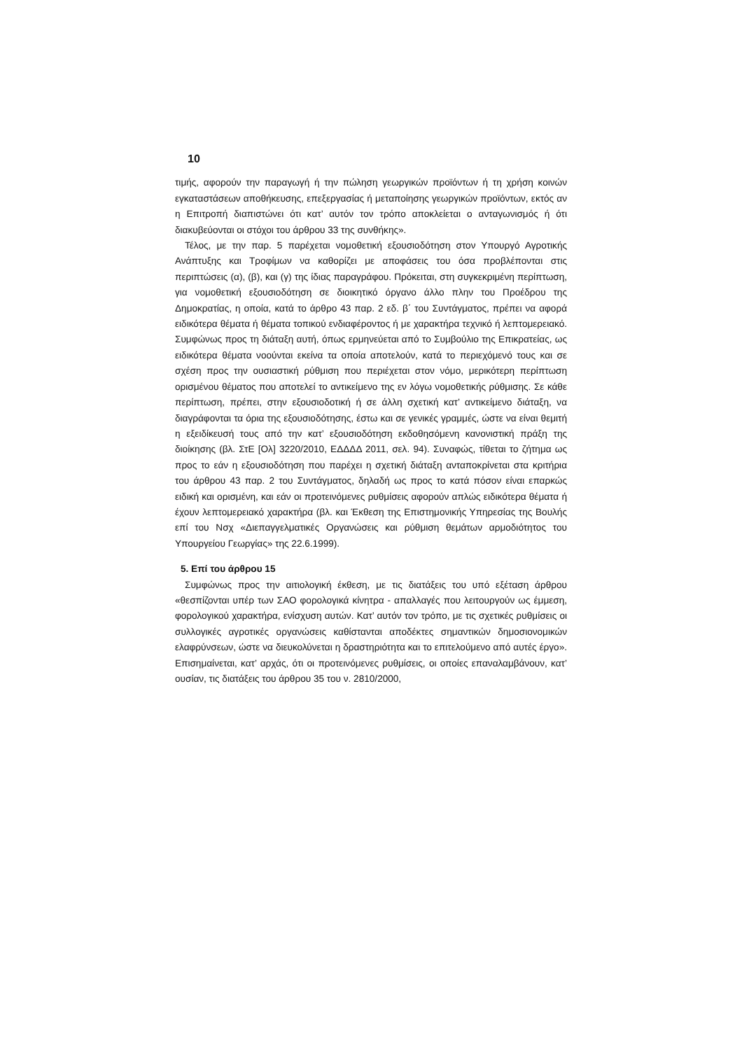10
τιμής, αφορούν την παραγωγή ή την πώληση γεωργικών προϊόντων ή τη χρήση κοινών εγκαταστάσεων αποθήκευσης, επεξεργασίας ή μεταποίησης γεωργικών προϊόντων, εκτός αν η Επιτροπή διαπιστώνει ότι κατ’ αυτόν τον τρόπο αποκλείεται ο ανταγωνισμός ή ότι διακυβεύονται οι στόχοι του άρθρου 33 της συνθήκης».
Τέλος, με την παρ. 5 παρέχεται νομοθετική εξουσιοδότηση στον Υπουργό Αγροτικής Ανάπτυξης και Τροφίμων να καθορίζει με αποφάσεις του όσα προβλέπονται στις περιπτώσεις (α), (β), και (γ) της ίδιας παραγράφου. Πρόκειται, στη συγκεκριμένη περίπτωση, για νομοθετική εξουσιοδότηση σε διοικητικό όργανο άλλο πλην του Προέδρου της Δημοκρατίας, η οποία, κατά το άρθρο 43 παρ. 2 εδ. β΄ του Συντάγματος, πρέπει να αφορά ειδικότερα θέματα ή θέματα τοπικού ενδιαφέροντος ή με χαρακτήρα τεχνικό ή λεπτομερειακό. Συμφώνως προς τη διάταξη αυτή, όπως ερμηνεύεται από το Συμβούλιο της Επικρατείας, ως ειδικότερα θέματα νοούνται εκείνα τα οποία αποτελούν, κατά το περιεχόμενό τους και σε σχέση προς την ουσιαστική ρύθμιση που περιέχεται στον νόμο, μερικότερη περίπτωση ορισμένου θέματος που αποτελεί το αντικείμενο της εν λόγω νομοθετικής ρύθμισης. Σε κάθε περίπτωση, πρέπει, στην εξουσιοδοτική ή σε άλλη σχετική κατ’ αντικείμενο διάταξη, να διαγράφονται τα όρια της εξουσιοδότησης, έστω και σε γενικές γραμμές, ώστε να είναι θεμιτή η εξειδίκευσή τους από την κατ’ εξουσιοδότηση εκδοθησόμενη κανονιστική πράξη της διοίκησης (βλ. ΣτΕ [Ολ] 3220/2010, ΕΔΔΔΔ 2011, σελ. 94). Συναφώς, τίθεται το ζήτημα ως προς το εάν η εξουσιοδότηση που παρέχει η σχετική διάταξη ανταποκρίνεται στα κριτήρια του άρθρου 43 παρ. 2 του Συντάγματος, δηλαδή ως προς το κατά πόσον είναι επαρκώς ειδική και ορισμένη, και εάν οι προτεινόμενες ρυθμίσεις αφορούν απλώς ειδικότερα θέματα ή έχουν λεπτομερειακό χαρακτήρα (βλ. και Έκθεση της Επιστημονικής Υπηρεσίας της Βουλής επί του Νσχ «Διεπαγγελματικές Οργανώσεις και ρύθμιση θεμάτων αρμοδιότητος του Υπουργείου Γεωργίας» της 22.6.1999).
5. Επί του άρθρου 15
Συμφώνως προς την αιτιολογική έκθεση, με τις διατάξεις του υπό εξέταση άρθρου «θεσπίζονται υπέρ των ΣΑΟ φορολογικά κίνητρα - απαλλαγές που λειτουργούν ως έμμεση, φορολογικού χαρακτήρα, ενίσχυση αυτών. Κατ’ αυτόν τον τρόπο, με τις σχετικές ρυθμίσεις οι συλλογικές αγροτικές οργανώσεις καθίστανται αποδέκτες σημαντικών δημοσιονομικών ελαφρύνσεων, ώστε να διευκολύνεται η δραστηριότητα και το επιτελούμενο από αυτές έργο». Επισημαίνεται, κατ’ αρχάς, ότι οι προτεινόμενες ρυθμίσεις, οι οποίες επαναλαμβάνουν, κατ’ ουσίαν, τις διατάξεις του άρθρου 35 του ν. 2810/2000,